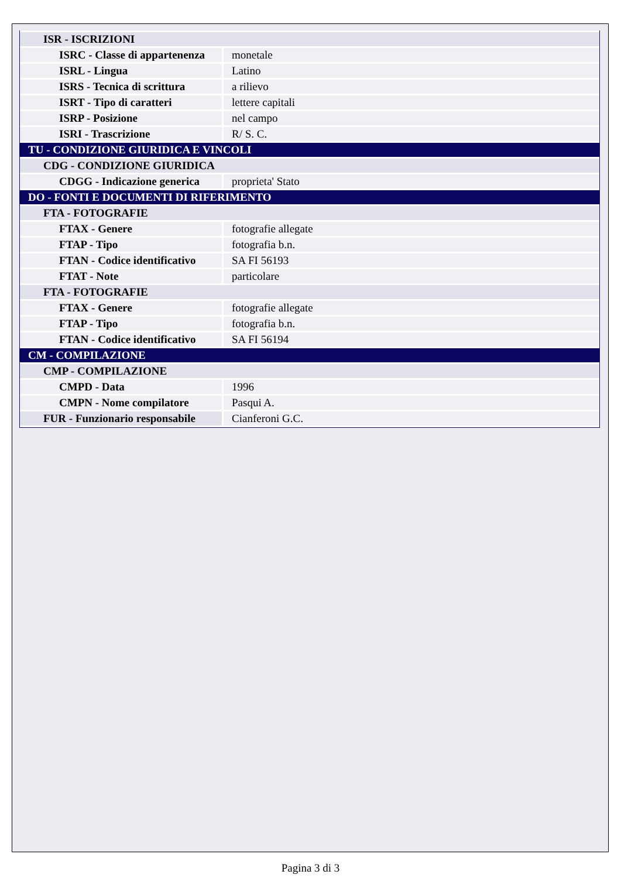| ISR - ISCRIZIONI | |
| ISRC - Classe di appartenenza | monetale |
| ISRL - Lingua | Latino |
| ISRS - Tecnica di scrittura | a rilievo |
| ISRT - Tipo di caratteri | lettere capitali |
| ISRP - Posizione | nel campo |
| ISRI - Trascrizione | R/ S. C. |
| TU - CONDIZIONE GIURIDICA E VINCOLI | |
| CDG - CONDIZIONE GIURIDICA | |
| CDGG - Indicazione generica | proprieta' Stato |
| DO - FONTI E DOCUMENTI DI RIFERIMENTO | |
| FTA - FOTOGRAFIE | |
| FTAX - Genere | fotografie allegate |
| FTAP - Tipo | fotografia b.n. |
| FTAN - Codice identificativo | SA FI 56193 |
| FTAT - Note | particolare |
| FTA - FOTOGRAFIE | |
| FTAX - Genere | fotografie allegate |
| FTAP - Tipo | fotografia b.n. |
| FTAN - Codice identificativo | SA FI 56194 |
| CM - COMPILAZIONE | |
| CMP - COMPILAZIONE | |
| CMPD - Data | 1996 |
| CMPN - Nome compilatore | Pasqui A. |
| FUR - Funzionario responsabile | Cianferoni G.C. |
Pagina 3 di 3